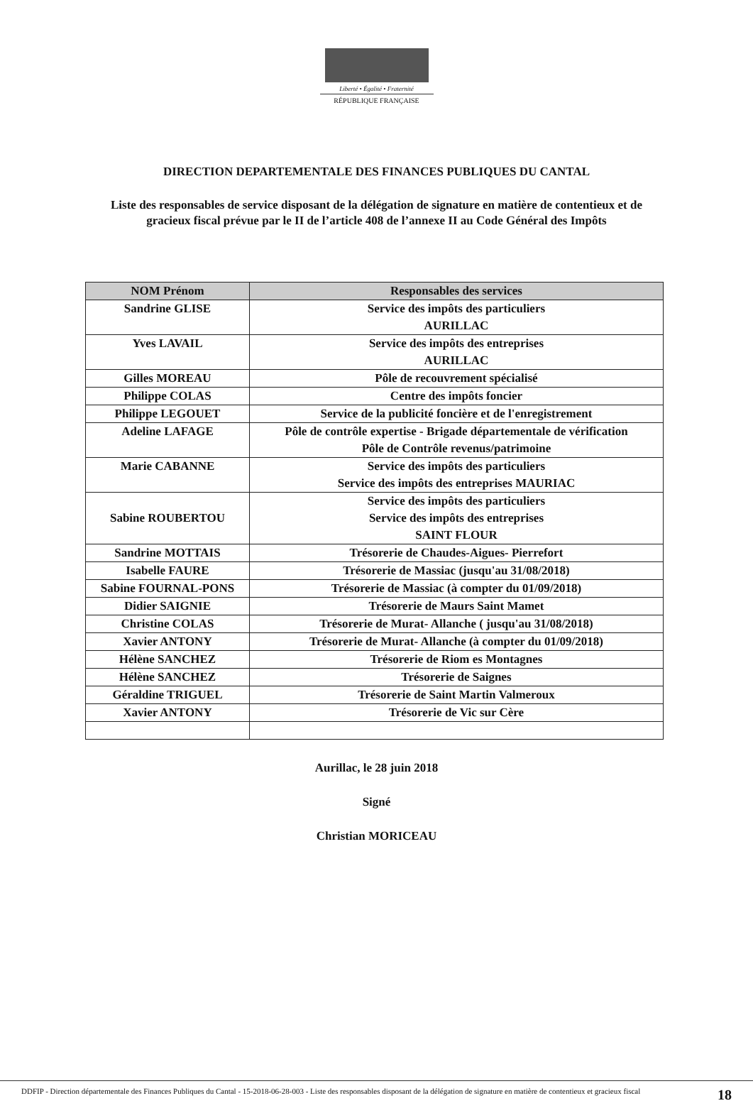Liberté • Égalité • Fraternité
RÉPUBLIQUE FRANÇAISE
DIRECTION DEPARTEMENTALE DES FINANCES PUBLIQUES DU CANTAL
Liste des responsables de service disposant de la délégation de signature en matière de contentieux et de gracieux fiscal prévue par le II de l’article 408 de l’annexe II au Code Général des Impôts
| NOM Prénom | Responsables des services |
| --- | --- |
| Sandrine GLISE | Service des impôts des particuliers AURILLAC |
| Yves LAVAIL | Service des impôts des entreprises AURILLAC |
| Gilles MOREAU | Pôle de recouvrement spécialisé |
| Philippe COLAS | Centre des impôts foncier |
| Philippe LEGOUET | Service de la publicité foncière et de l'enregistrement |
| Adeline LAFAGE | Pôle de contrôle expertise - Brigade départementale de vérification Pôle de Contrôle revenus/patrimoine |
| Marie CABANNE | Service des impôts des particuliers Service des impôts des entreprises MAURIAC |
| Sabine ROUBERTOU | Service des impôts des particuliers Service des impôts des entreprises SAINT FLOUR |
| Sandrine MOTTAIS | Trésorerie de Chaudes-Aigues- Pierrefort |
| Isabelle FAURE | Trésorerie de Massiac (jusqu'au 31/08/2018) |
| Sabine FOURNAL-PONS | Trésorerie de Massiac (à compter du 01/09/2018) |
| Didier SAIGNIE | Trésorerie de Maurs Saint Mamet |
| Christine COLAS | Trésorerie de Murat- Allanche ( jusqu'au 31/08/2018) |
| Xavier ANTONY | Trésorerie de Murat- Allanche (à compter du 01/09/2018) |
| Hélène SANCHEZ | Trésorerie de Riom es Montagnes |
| Hélène SANCHEZ | Trésorerie de Saignes |
| Géraldine TRIGUEL | Trésorerie de Saint Martin Valmeroux |
| Xavier ANTONY | Trésorerie de Vic sur Cère |
Aurillac, le 28 juin 2018
Signé
Christian MORICEAU
DDFIP - Direction départementale des Finances Publiques du Cantal - 15-2018-06-28-003 - Liste des responsables disposant de la délégation de signature en matière de contentieux et gracieux fiscal
18